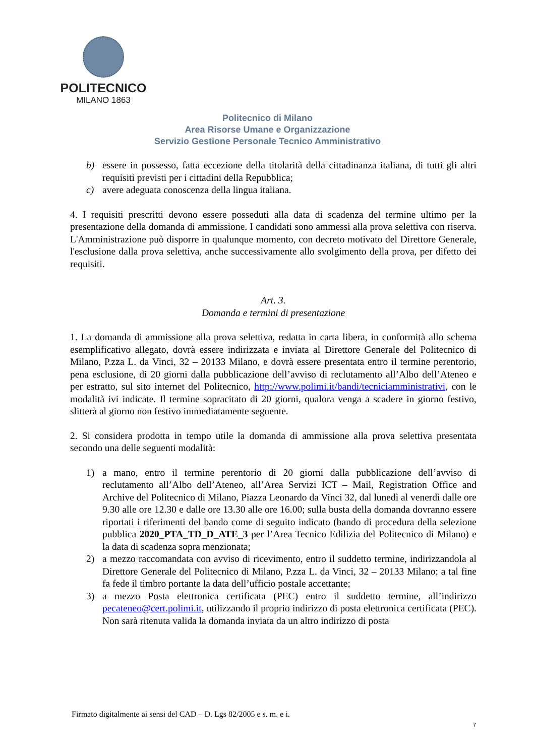POLITECNICO
MILANO 1863
Politecnico di Milano
Area Risorse Umane e Organizzazione
Servizio Gestione Personale Tecnico Amministrativo
b) essere in possesso, fatta eccezione della titolarità della cittadinanza italiana, di tutti gli altri requisiti previsti per i cittadini della Repubblica;
c) avere adeguata conoscenza della lingua italiana.
4. I requisiti prescritti devono essere posseduti alla data di scadenza del termine ultimo per la presentazione della domanda di ammissione. I candidati sono ammessi alla prova selettiva con riserva. L'Amministrazione può disporre in qualunque momento, con decreto motivato del Direttore Generale, l'esclusione dalla prova selettiva, anche successivamente allo svolgimento della prova, per difetto dei requisiti.
Art. 3.
Domanda e termini di presentazione
1. La domanda di ammissione alla prova selettiva, redatta in carta libera, in conformità allo schema esemplificativo allegato, dovrà essere indirizzata e inviata al Direttore Generale del Politecnico di Milano, P.zza L. da Vinci, 32 – 20133 Milano, e dovrà essere presentata entro il termine perentorio, pena esclusione, di 20 giorni dalla pubblicazione dell’avviso di reclutamento all’Albo dell’Ateneo e per estratto, sul sito internet del Politecnico, http://www.polimi.it/bandi/tecniciamministrativi, con le modalità ivi indicate. Il termine sopracitato di 20 giorni, qualora venga a scadere in giorno festivo, slitterà al giorno non festivo immediatamente seguente.
2. Si considera prodotta in tempo utile la domanda di ammissione alla prova selettiva presentata secondo una delle seguenti modalità:
1) a mano, entro il termine perentorio di 20 giorni dalla pubblicazione dell’avviso di reclutamento all’Albo dell’Ateneo, all’Area Servizi ICT – Mail, Registration Office and Archive del Politecnico di Milano, Piazza Leonardo da Vinci 32, dal lunedì al venerdì dalle ore 9.30 alle ore 12.30 e dalle ore 13.30 alle ore 16.00; sulla busta della domanda dovranno essere riportati i riferimenti del bando come di seguito indicato (bando di procedura della selezione pubblica 2020_PTA_TD_D_ATE_3 per l’Area Tecnico Edilizia del Politecnico di Milano) e la data di scadenza sopra menzionata;
2) a mezzo raccomandata con avviso di ricevimento, entro il suddetto termine, indirizzandola al Direttore Generale del Politecnico di Milano, P.zza L. da Vinci, 32 – 20133 Milano; a tal fine fa fede il timbro portante la data dell’ufficio postale accettante;
3) a mezzo Posta elettronica certificata (PEC) entro il suddetto termine, all’indirizzo pecateneo@cert.polimi.it, utilizzando il proprio indirizzo di posta elettronica certificata (PEC). Non sarà ritenuta valida la domanda inviata da un altro indirizzo di posta
Firmato digitalmente ai sensi del CAD – D. Lgs 82/2005 e s. m. e i.
7